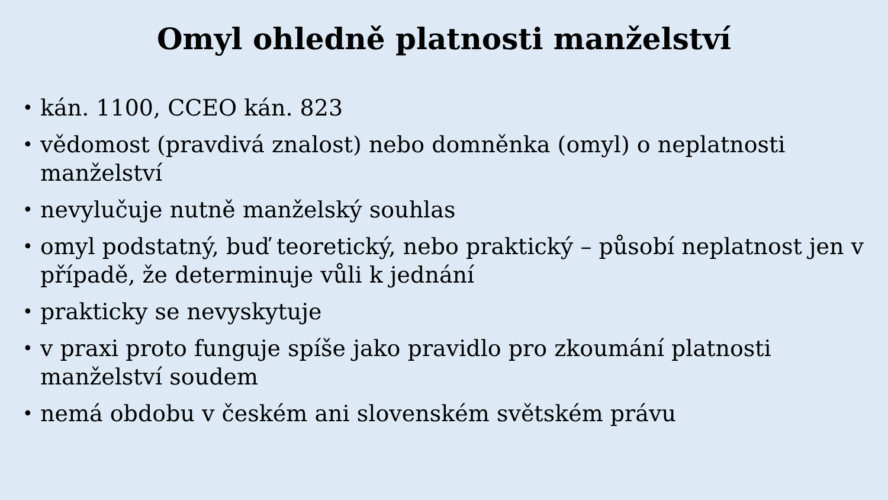Omyl ohledně platnosti manželství
• kán. 1100, CCEO kán. 823
• vědomost (pravdivá znalost) nebo domněnka (omyl) o neplatnosti manželství
• nevylučuje nutně manželský souhlas
• omyl podstatný, buď teoretický, nebo praktický – působí neplatnost jen v případě, že determinuje vůli k jednání
• prakticky se nevyskytuje
• v praxi proto funguje spíše jako pravidlo pro zkoumání platnosti manželství soudem
• nemá obdobu v českém ani slovenském světském právu